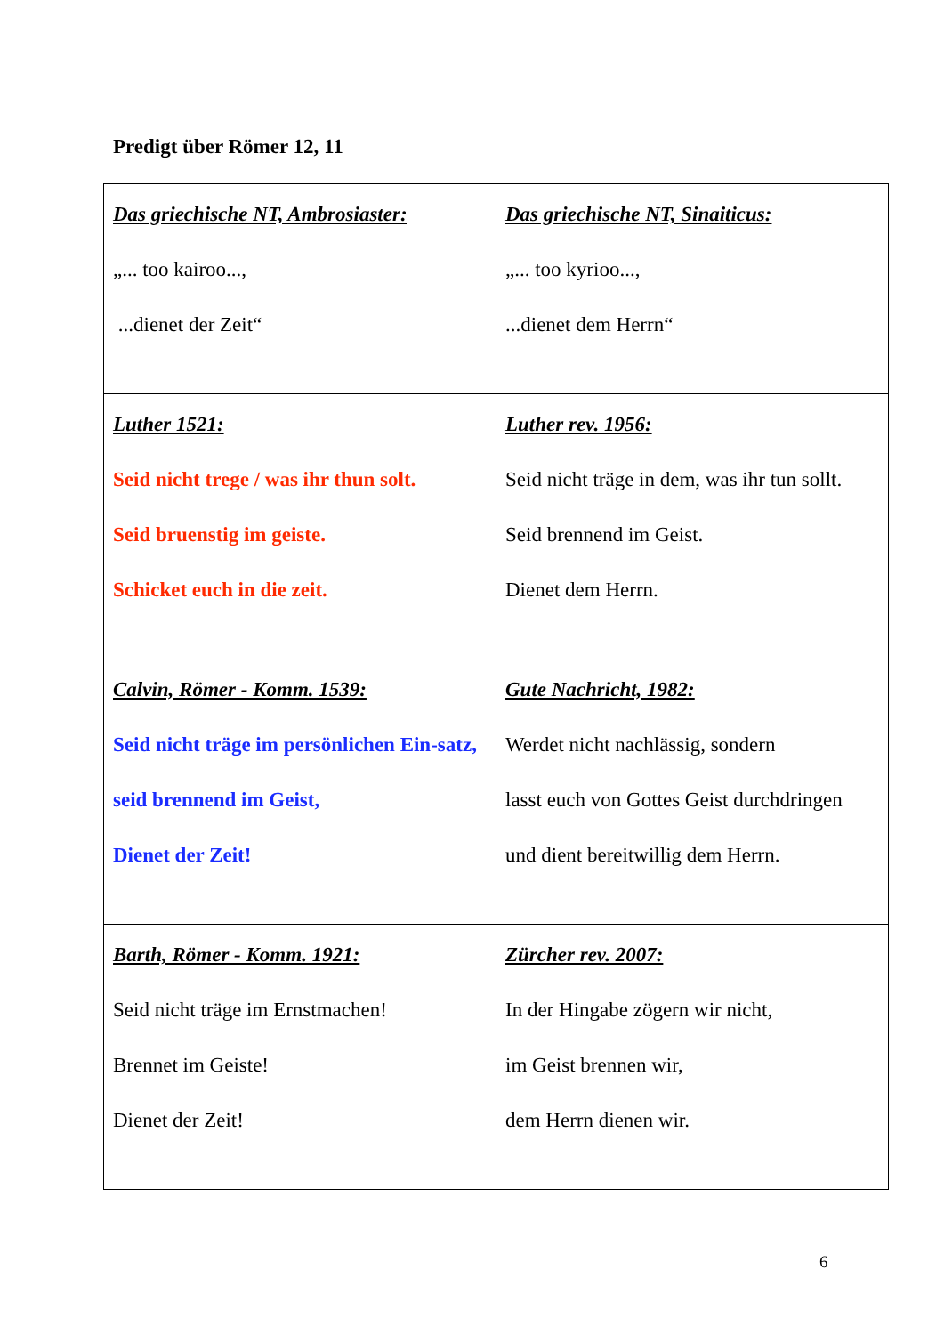Predigt über Römer 12, 11
| Das griechische NT, Ambrosiaster: „... too kairoo..., ...dienet der Zeit“ | Das griechische NT, Sinaiticus: „... too kyrioo..., ...dienet dem Herrn“ |
| Luther 1521: Seid nicht trege / was ihr thun solt. Seid bruenstig im geiste. Schicket euch in die zeit. | Luther rev. 1956: Seid nicht träge in dem, was ihr tun sollt. Seid brennend im Geist. Dienet dem Herrn. |
| Calvin, Römer - Komm. 1539: Seid nicht träge im persönlichen Ein-satz, seid brennend im Geist, Dienet der Zeit! | Gute Nachricht, 1982: Werdet nicht nachlässig, sondern lasst euch von Gottes Geist durchdringen und dient bereitwillig dem Herrn. |
| Barth, Römer - Komm. 1921: Seid nicht träge im Ernstmachen! Brennet im Geiste! Dienet der Zeit! | Zürcher rev. 2007: In der Hingabe zögern wir nicht, im Geist brennen wir, dem Herrn dienen wir. |
6